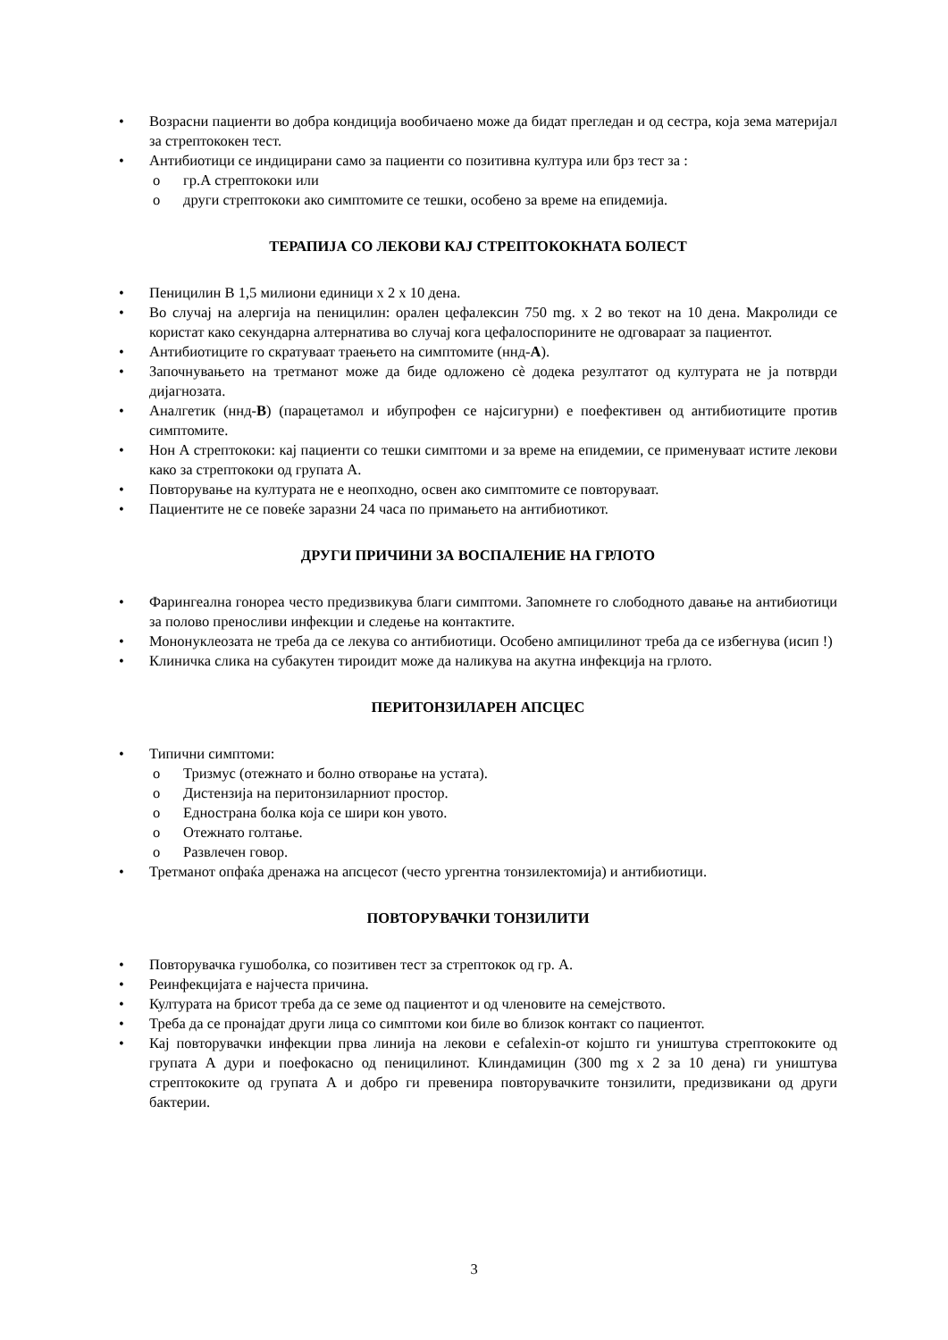• Возрасни пациенти во добра кондиција вообичаено може да бидат прегледан и од сестра, која зема материјал за стрептококен тест.
• Антибиотици се индицирани само за пациенти со позитивна култура или брз тест за :
o гр.А стрептококи или
o други стрептококи ако симптомите се тешки, особено за време на епидемија.
ТЕРАПИЈА СО ЛЕКОВИ КАЈ СТРЕПТОКОКНАТА БОЛЕСТ
• Пеницилин В 1,5 милиони единици x 2 x 10 дена.
• Во случај на алергија на пеницилин: орален цефалексин 750 mg. x 2 во текот на 10 дена. Макролиди се користат како секундарна алтернатива во случај кога цефалоспорините не одговараат за пациентот.
• Антибиотиците го скратуваат траењето на симптомите (ннд-A).
• Започнувањето на третманот може да биде одложено сѐ додека резултатот од културата не ја потврди дијагнозата.
• Аналгетик (ннд-B) (парацетамол и ибупрофен се најсигурни) е поефективен од антибиотиците против симптомите.
• Нон А стрептококи: кај пациенти со тешки симптоми и за време на епидемии, се применуваат истите лекови како за стрептококи од групата А.
• Повторување на културата не е неопходно, освен ако симптомите се повторуваат.
• Пациентите не се повеќе заразни 24 часа по примањето на антибиотикот.
ДРУГИ ПРИЧИНИ ЗА ВОСПАЛЕНИЕ НА ГРЛОТО
• Фарингеална гонореа често предизвикува благи симптоми. Запомнете го слободното давање на антибиотици за полово преносливи инфекции и следење на контактите.
• Мононуклеозата не треба да се лекува со антибиотици. Особено ампицилинот треба да се избегнува (исип !)
• Клиничка слика на субакутен тироидит може да наликува на акутна инфекција на грлото.
ПЕРИТОНЗИЛАРЕН АПСЦЕС
• Типични симптоми:
o Тризмус (отежнато и болно отворање на устата).
o Дистензија на перитонзиларниот простор.
o Еднострана болка која се шири кон увото.
o Отежнато голтање.
o Развлечен говор.
• Третманот опфаќа дренажа на апсцесот (често ургентна тонзилектомија) и антибиотици.
ПОВТОРУВАЧКИ ТОНЗИЛИТИ
• Повторувачка гушоболка, со позитивен тест за стрептокок од гр. А.
• Реинфекцијата е најчеста причина.
• Културата на брисот треба да се земе од пациентот и од члeновите на семејството.
• Треба да се пронајдат други лица со симптоми кои биле во близок контакт со пациентот.
• Кај повторувачки инфекции прва линија на лекови е cefalexin-от којшто ги уништува стрептококите од групата А дури и поефокасно од пеницилинот. Клиндамицин (300 mg x 2 за 10 дена) ги уништува стрептококите од групата А и добро ги превенира повторувачките тонзилити, предизвикани од други бактерии.
3